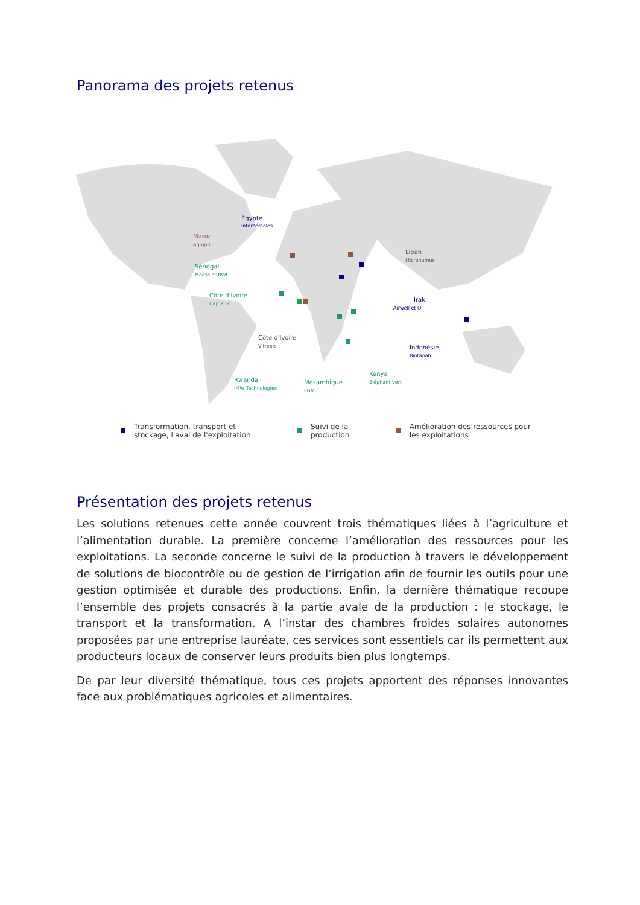Panorama des projets retenus
Egypte
Intercéréales
Maroc
Agropol
Sénégal
Meoss et BWI
Côte d'Ivoire
Cap 2020
Côte d'Ivoire
Vitropic
Rwanda
IMW Technologies
Mozambique
FGM
Kenya
Eléphant vert
Liban
Microhumus
Irak
Airwell et O
Indonésie
Biotanah
Transformation, transport et
stockage, l'aval de l'exploitation
Suivi de la
production
Amélioration des ressources pour
les exploitations
Présentation des projets retenus
Les solutions retenues cette année couvrent trois thématiques liées à l’agriculture et l’alimentation durable. La première concerne l’amélioration des ressources pour les exploitations. La seconde concerne le suivi de la production à travers le développement de solutions de biocontrôle ou de gestion de l’irrigation afin de fournir les outils pour une gestion optimisée et durable des productions. Enfin, la dernière thématique recoupe l’ensemble des projets consacrés à la partie avale de la production : le stockage, le transport et la transformation. A l’instar des chambres froides solaires autonomes proposées par une entreprise lauréate, ces services sont essentiels car ils permettent aux producteurs locaux de conserver leurs produits bien plus longtemps.
De par leur diversité thématique, tous ces projets apportent des réponses innovantes face aux problématiques agricoles et alimentaires.